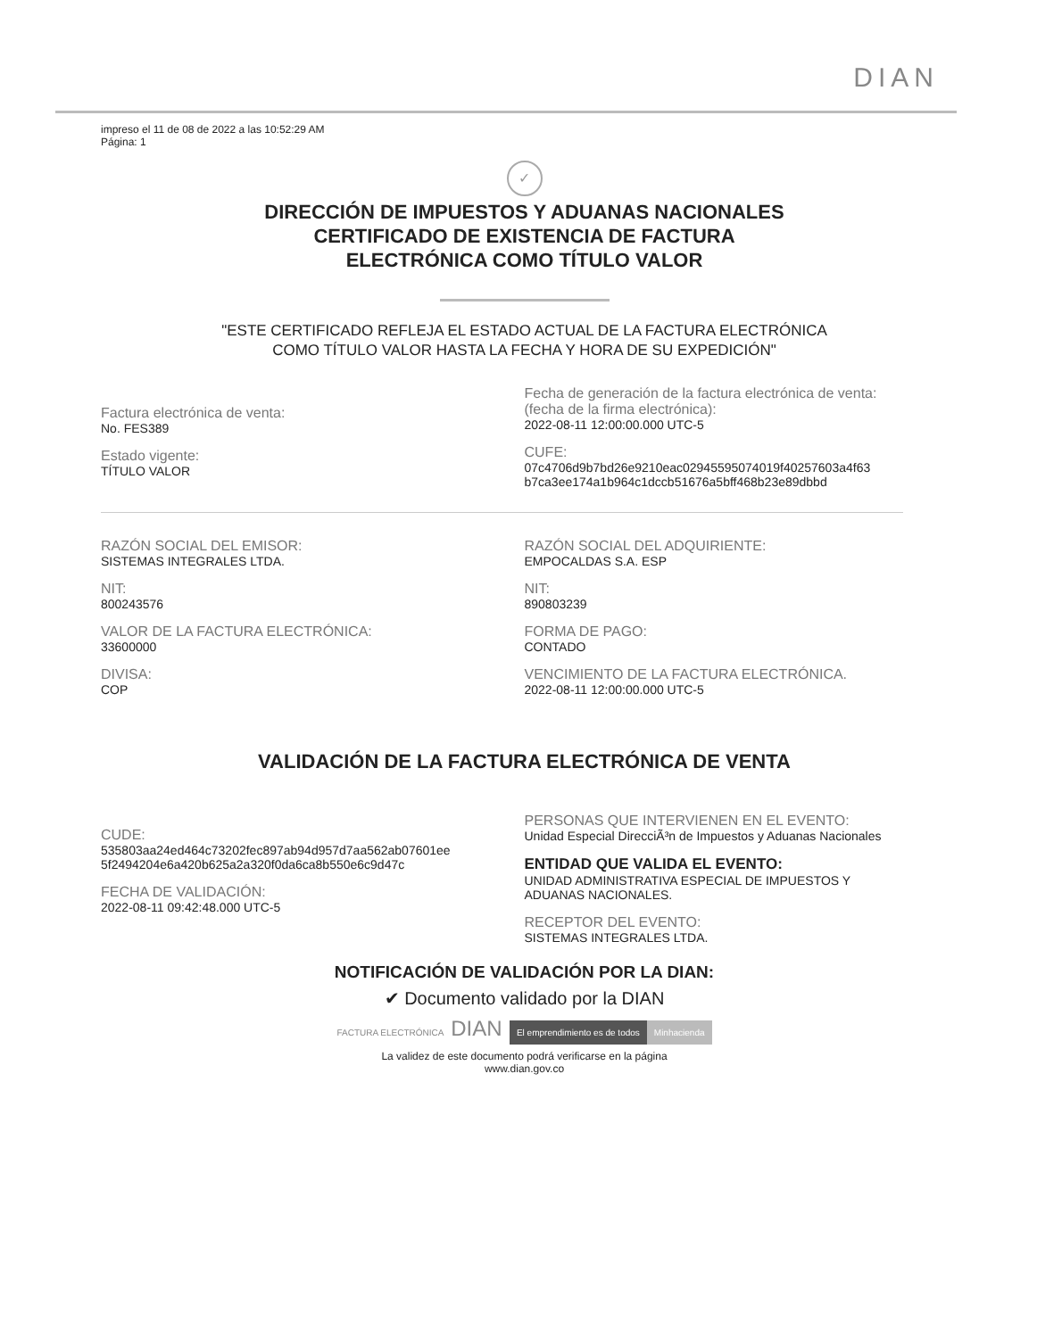DIAN
impreso el 11 de 08 de 2022 a las 10:52:29 AM
Página: 1
✓
DIRECCIÓN DE IMPUESTOS Y ADUANAS NACIONALES
CERTIFICADO DE EXISTENCIA DE FACTURA
ELECTRÓNICA COMO TÍTULO VALOR
"ESTE CERTIFICADO REFLEJA EL ESTADO ACTUAL DE LA FACTURA ELECTRÓNICA
COMO TÍTULO VALOR HASTA LA FECHA Y HORA DE SU EXPEDICIÓN"
Factura electrónica de venta:
No. FES389
Estado vigente:
TÍTULO VALOR
Fecha de generación de la factura electrónica de venta:
(fecha de la firma electrónica):
2022-08-11 12:00:00.000 UTC-5
CUFE:
07c4706d9b7bd26e9210eac02945595074019f40257603a4f63
b7ca3ee174a1b964c1dccb51676a5bff468b23e89dbbd
RAZÓN SOCIAL DEL EMISOR:
SISTEMAS INTEGRALES LTDA.
NIT:
800243576
VALOR DE LA FACTURA ELECTRÓNICA:
33600000
DIVISA:
COP
RAZÓN SOCIAL DEL ADQUIRIENTE:
EMPOCALDAS S.A. ESP
NIT:
890803239
FORMA DE PAGO:
CONTADO
VENCIMIENTO DE LA FACTURA ELECTRÓNICA.
2022-08-11 12:00:00.000 UTC-5
VALIDACIÓN DE LA FACTURA ELECTRÓNICA DE VENTA
CUDE:
535803aa24ed464c73202fec897ab94d957d7aa562ab07601ee
5f2494204e6a420b625a2a320f0da6ca8b550e6c9d47c
FECHA DE VALIDACIÓN:
2022-08-11 09:42:48.000 UTC-5
PERSONAS QUE INTERVIENEN EN EL EVENTO:
Unidad Especial DirecciÃ³n de Impuestos y Aduanas Nacionales
ENTIDAD QUE VALIDA EL EVENTO:
UNIDAD ADMINISTRATIVA ESPECIAL DE IMPUESTOS Y
ADUANAS NACIONALES.
RECEPTOR DEL EVENTO:
SISTEMAS INTEGRALES LTDA.
NOTIFICACIÓN DE VALIDACIÓN POR LA DIAN:
✔ Documento validado por la DIAN
FACTURA ELECTRÓNICA DIAN El emprendimiento es de todos Minhacienda
La validez de este documento podrá verificarse en la página
www.dian.gov.co